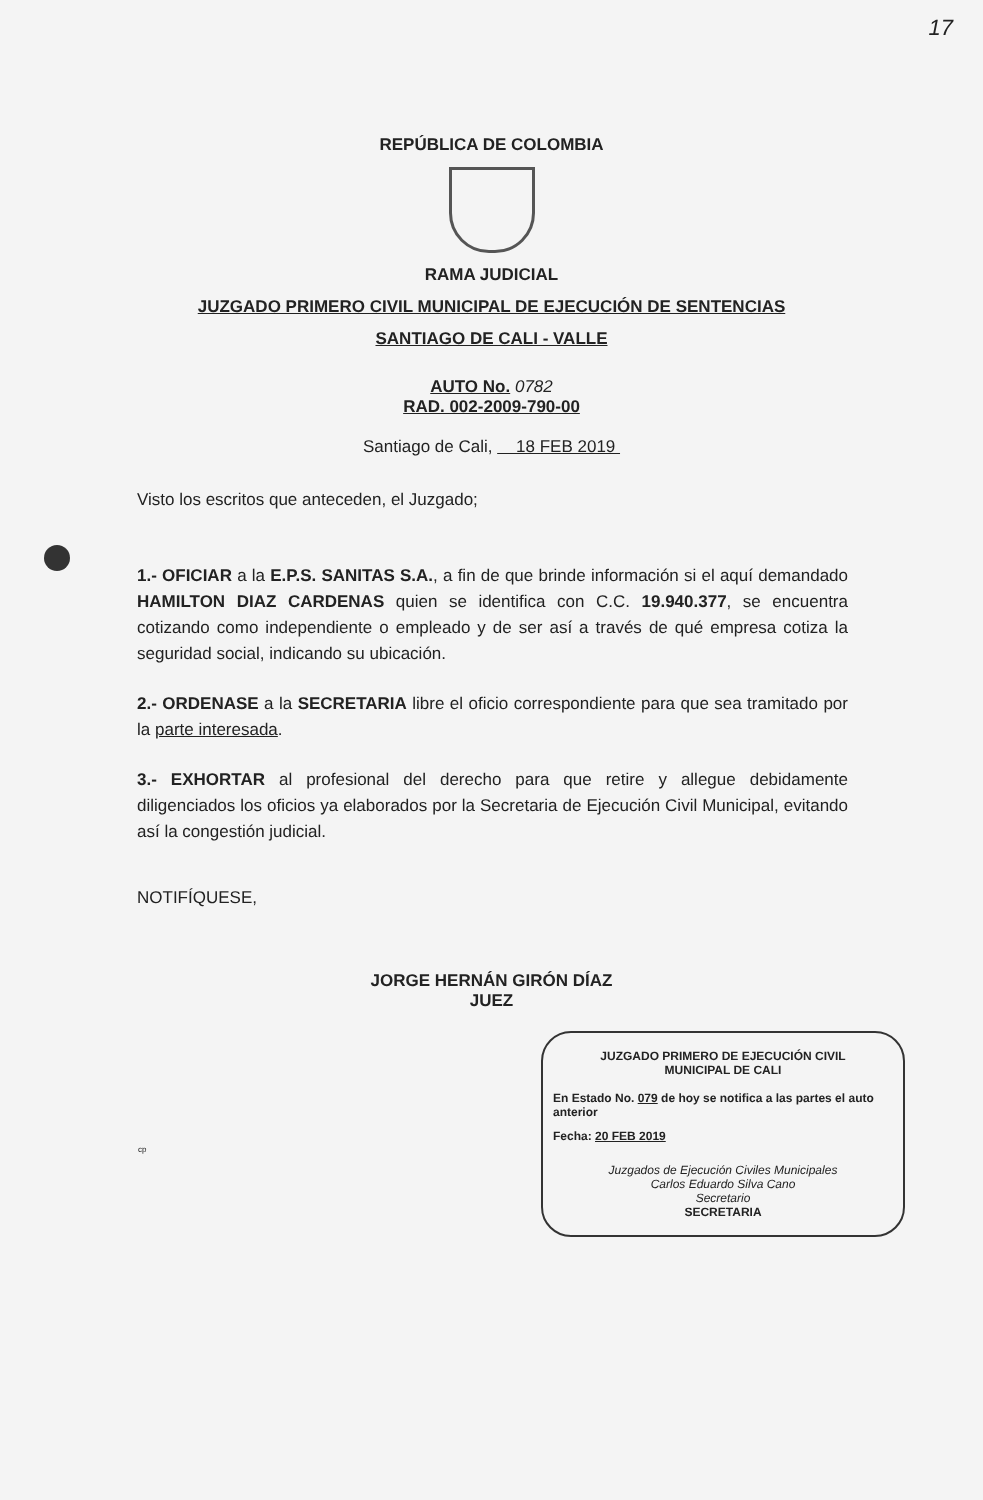17
REPÚBLICA DE COLOMBIA
RAMA JUDICIAL
JUZGADO PRIMERO CIVIL MUNICIPAL DE EJECUCIÓN DE SENTENCIAS
SANTIAGO DE CALI - VALLE
AUTO No. 0782
RAD. 002-2009-790-00
Santiago de Cali, 18 FEB 2019
Visto los escritos que anteceden, el Juzgado;
1.- OFICIAR a la E.P.S. SANITAS S.A., a fin de que brinde información si el aquí demandado HAMILTON DIAZ CARDENAS quien se identifica con C.C. 19.940.377, se encuentra cotizando como independiente o empleado y de ser así a través de qué empresa cotiza la seguridad social, indicando su ubicación.
2.- ORDENASE a la SECRETARIA libre el oficio correspondiente para que sea tramitado por la parte interesada.
3.- EXHORTAR al profesional del derecho para que retire y allegue debidamente diligenciados los oficios ya elaborados por la Secretaria de Ejecución Civil Municipal, evitando así la congestión judicial.
NOTIFÍQUESE,
JORGE HERNÁN GIRÓN DÍAZ
JUEZ
JUZGADO PRIMERO DE EJECUCIÓN CIVIL
MUNICIPAL DE CALI
En Estado No. 079 de hoy se notifica a las partes el auto anterior
Fecha: 20 FEB 2019
Juzgados de Ejecución Civiles Municipales
Carlos Eduardo Silva Cano
Secretario
SECRETARIA
cp